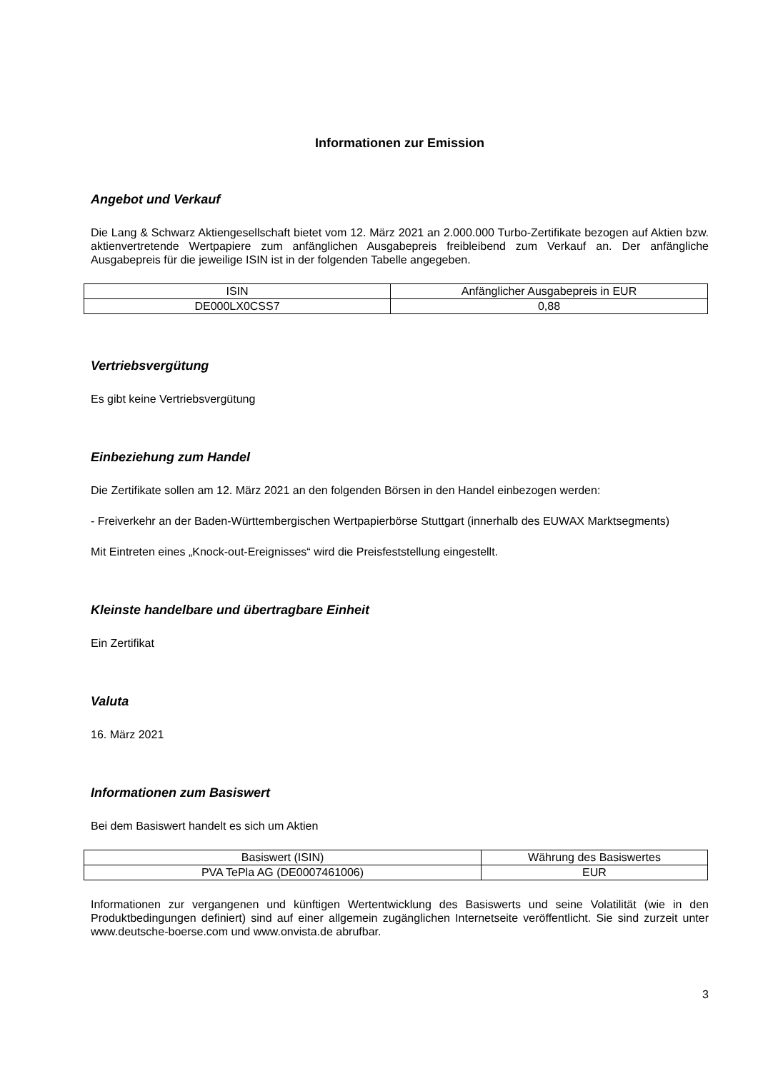Informationen zur Emission
Angebot und Verkauf
Die Lang & Schwarz Aktiengesellschaft bietet vom 12. März 2021 an 2.000.000 Turbo-Zertifikate bezogen auf Aktien bzw. aktienvertretende Wertpapiere zum anfänglichen Ausgabepreis freibleibend zum Verkauf an. Der anfängliche Ausgabepreis für die jeweilige ISIN ist in der folgenden Tabelle angegeben.
| ISIN | Anfänglicher Ausgabepreis in EUR |
| DE000LX0CSS7 | 0,88 |
Vertriebsvergütung
Es gibt keine Vertriebsvergütung
Einbeziehung zum Handel
Die Zertifikate sollen am 12. März 2021 an den folgenden Börsen in den Handel einbezogen werden:
- Freiverkehr an der Baden-Württembergischen Wertpapierbörse Stuttgart (innerhalb des EUWAX Marktsegments)
Mit Eintreten eines „Knock-out-Ereignisses“ wird die Preisfeststellung eingestellt.
Kleinste handelbare und übertragbare Einheit
Ein Zertifikat
Valuta
16. März 2021
Informationen zum Basiswert
Bei dem Basiswert handelt es sich um Aktien
| Basiswert (ISIN) | Währung des Basiswertes |
| PVA TePla AG (DE0007461006) | EUR |
Informationen zur vergangenen und künftigen Wertentwicklung des Basiswerts und seine Volatilität (wie in den Produktbedingungen definiert) sind auf einer allgemein zugänglichen Internetseite veröffentlicht. Sie sind zurzeit unter www.deutsche-boerse.com und www.onvista.de abrufbar.
3